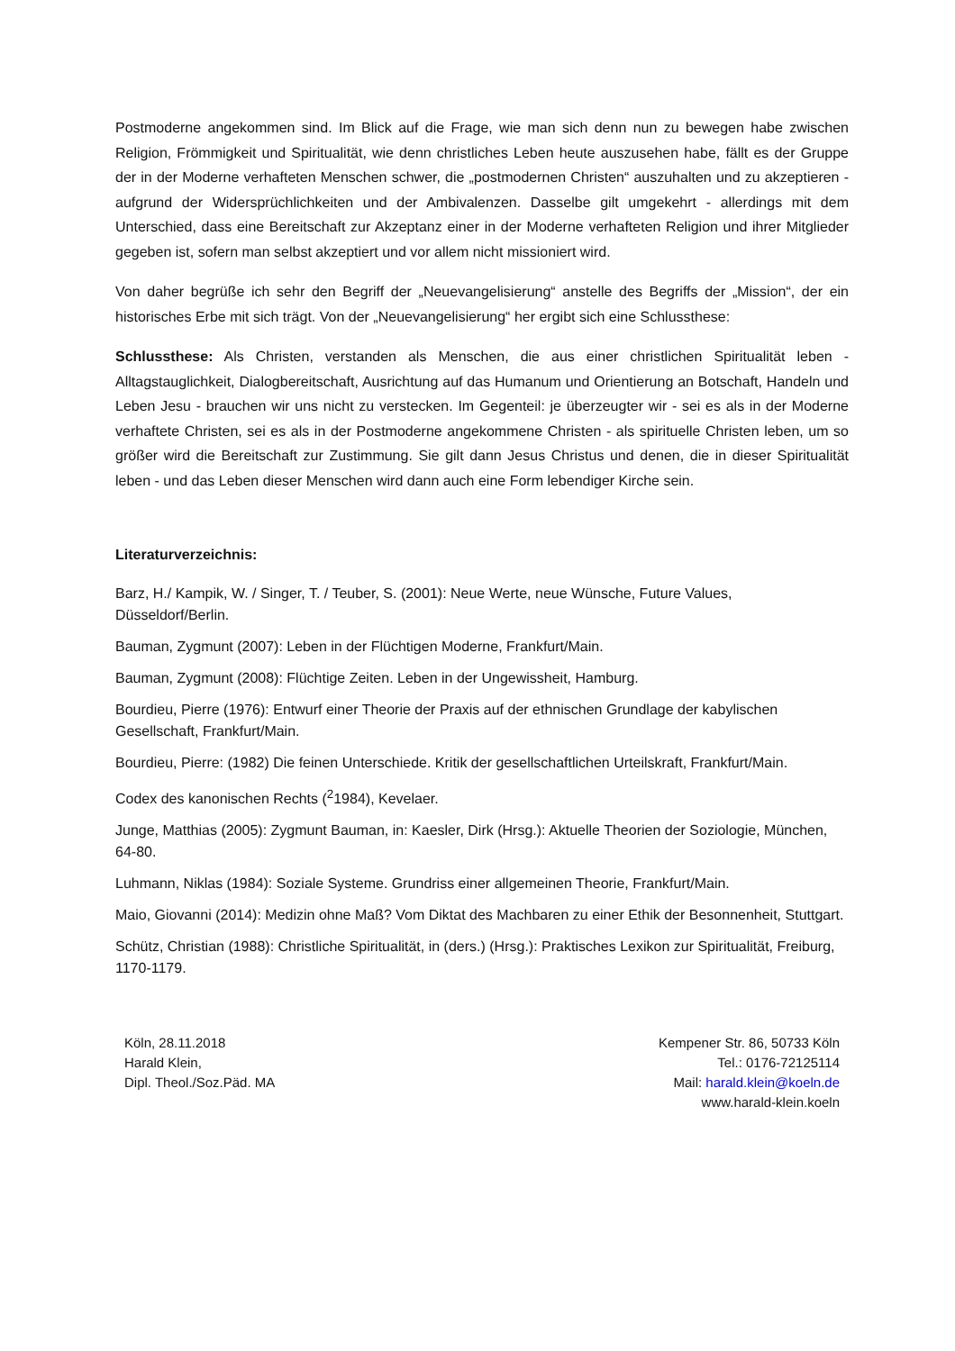Postmoderne angekommen sind. Im Blick auf die Frage, wie man sich denn nun zu bewegen habe zwischen Religion, Frömmigkeit und Spiritualität, wie denn christliches Leben heute auszusehen habe, fällt es der Gruppe der in der Moderne verhafteten Menschen schwer, die „postmodernen Christen“ auszuhalten und zu akzeptieren - aufgrund der Widersprüchlichkeiten und der Ambivalenzen. Dasselbe gilt umgekehrt - allerdings mit dem Unterschied, dass eine Bereitschaft zur Akzeptanz einer in der Moderne verhafteten Religion und ihrer Mitglieder gegeben ist, sofern man selbst akzeptiert und vor allem nicht missioniert wird.
Von daher begrüße ich sehr den Begriff der „Neuevangelisierung“ anstelle des Begriffs der „Mission“, der ein historisches Erbe mit sich trägt. Von der „Neuevangelisierung“ her ergibt sich eine Schlussthese:
Schlussthese: Als Christen, verstanden als Menschen, die aus einer christlichen Spiritualität leben - Alltagstauglichkeit, Dialogbereitschaft, Ausrichtung auf das Humanum und Orientierung an Botschaft, Handeln und Leben Jesu - brauchen wir uns nicht zu verstecken. Im Gegenteil: je überzeugter wir - sei es als in der Moderne verhaftete Christen, sei es als in der Postmoderne angekommene Christen - als spirituelle Christen leben, um so größer wird die Bereitschaft zur Zustimmung. Sie gilt dann Jesus Christus und denen, die in dieser Spiritualität leben - und das Leben dieser Menschen wird dann auch eine Form lebendiger Kirche sein.
Literaturverzeichnis:
Barz, H./ Kampik, W. / Singer, T. / Teuber, S. (2001): Neue Werte, neue Wünsche, Future Values, Düsseldorf/Berlin.
Bauman, Zygmunt (2007): Leben in der Flüchtigen Moderne, Frankfurt/Main.
Bauman, Zygmunt (2008): Flüchtige Zeiten. Leben in der Ungewissheit, Hamburg.
Bourdieu, Pierre (1976): Entwurf einer Theorie der Praxis auf der ethnischen Grundlage der kabylischen Gesellschaft, Frankfurt/Main.
Bourdieu, Pierre: (1982) Die feinen Unterschiede. Kritik der gesellschaftlichen Urteilskraft, Frankfurt/Main.
Codex des kanonischen Rechts (<sup>2</sup>1984), Kevelaer.
Junge, Matthias (2005): Zygmunt Bauman, in: Kaesler, Dirk (Hrsg.): Aktuelle Theorien der Soziologie, München, 64-80.
Luhmann, Niklas (1984): Soziale Systeme. Grundriss einer allgemeinen Theorie, Frankfurt/Main.
Maio, Giovanni (2014): Medizin ohne Maß? Vom Diktat des Machbaren zu einer Ethik der Besonnenheit, Stuttgart.
Schütz, Christian (1988): Christliche Spiritualität, in (ders.) (Hrsg.): Praktisches Lexikon zur Spiritualität, Freiburg, 1170-1179.
Köln, 28.11.2018
Harald Klein,
Dipl. Theol./Soz.Päd. MA
Kempener Str. 86, 50733 Köln
Tel.: 0176-72125114
Mail: harald.klein@koeln.de
www.harald-klein.koeln